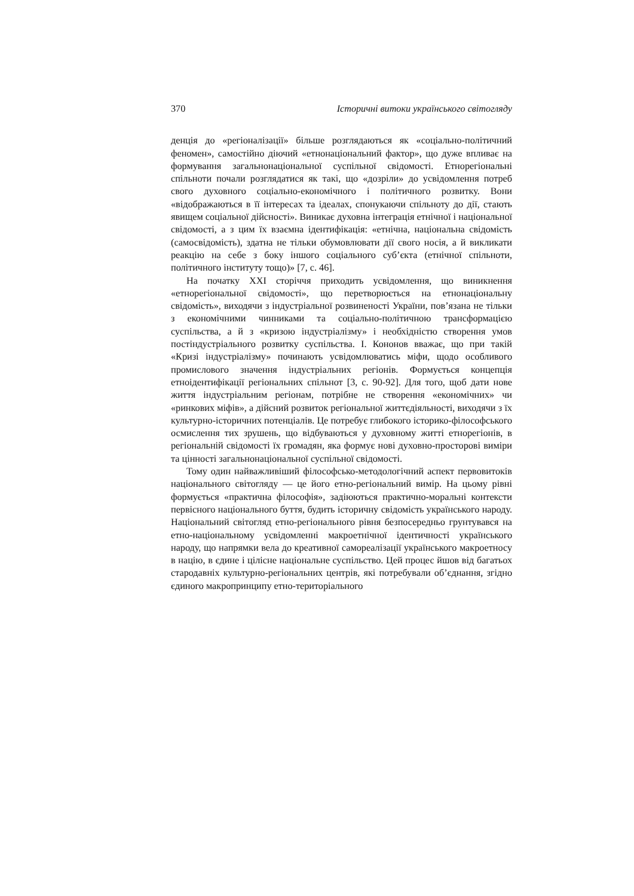370 Історичні витоки українського світогляду
денція до «регіоналізації» більше розглядаються як «соціально-політичний феномен», самостійно діючий «етнонаціональний фактор», що дуже впливає на формування загальнонаціональної суспільної свідомості. Етнорегіональні спільноти почали розглядатися як такі, що «дозріли» до усвідомлення потреб свого духовного соціально-економічного і політичного розвитку. Вони «відображаються в її інтересах та ідеалах, спонукаючи спільноту до дії, стають явищем соціальної дійсності». Виникає духовна інтеграція етнічної і національної свідомості, а з цим їх взаємна ідентифікація: «етнічна, національна свідомість (самосвідомість), здатна не тільки обумовлювати дії свого носія, а й викликати реакцію на себе з боку іншого соціального суб’єкта (етнічної спільноти, політичного інституту тощо)» [7, с. 46].
На початку XXI сторіччя приходить усвідомлення, що виникнення «етнорегіональної свідомості», що перетворюється на етнонаціональну свідомість», виходячи з індустріальної розвиненості України, пов’язана не тільки з економічними чинниками та соціально-політичною трансформацією суспільства, а й з «кризою індустріалізму» і необхідністю створення умов постіндустріального розвитку суспільства. І. Кононов вважає, що при такій «Кризі індустріалізму» починають усвідомлюватись міфи, щодо особливого промислового значення індустріальних регіонів. Формується концепція етноідентифікації регіональних спільнот [3, с. 90-92]. Для того, щоб дати нове життя індустріальним регіонам, потрібне не створення «економічних» чи «ринкових міфів», а дійсний розвиток регіональної життєдіяльності, виходячи з їх культурно-історичних потенціалів. Це потребує глибокого історико-філософського осмислення тих зрушень, що відбуваються у духовному житті етнорегіонів, в регіональній свідомості їх громадян, яка формує нові духовно-просторові виміри та цінності загальнонаціональної суспільної свідомості.
Тому один найважливіший філософсько-методологічний аспект первовитоків національного світогляду — це його етно-регіональний вимір. На цьому рівні формується «практична філософія», задіюються практично-моральні контексти первісного національного буття, будить історичну свідомість українського народу. Національний світогляд етно-регіонального рівня безпосередньо грунтувався на етно-національному усвідомленні макроетнічної ідентичності українського народу, що напрямки вела до креативної самореалізації українського макроетносу в націю, в єдине і цілісне національне суспільство. Цей процес йшов від багатьох стародавніх культурно-регіональних центрів, які потребували об’єднання, згідно єдиного макропринципу етно-територіального